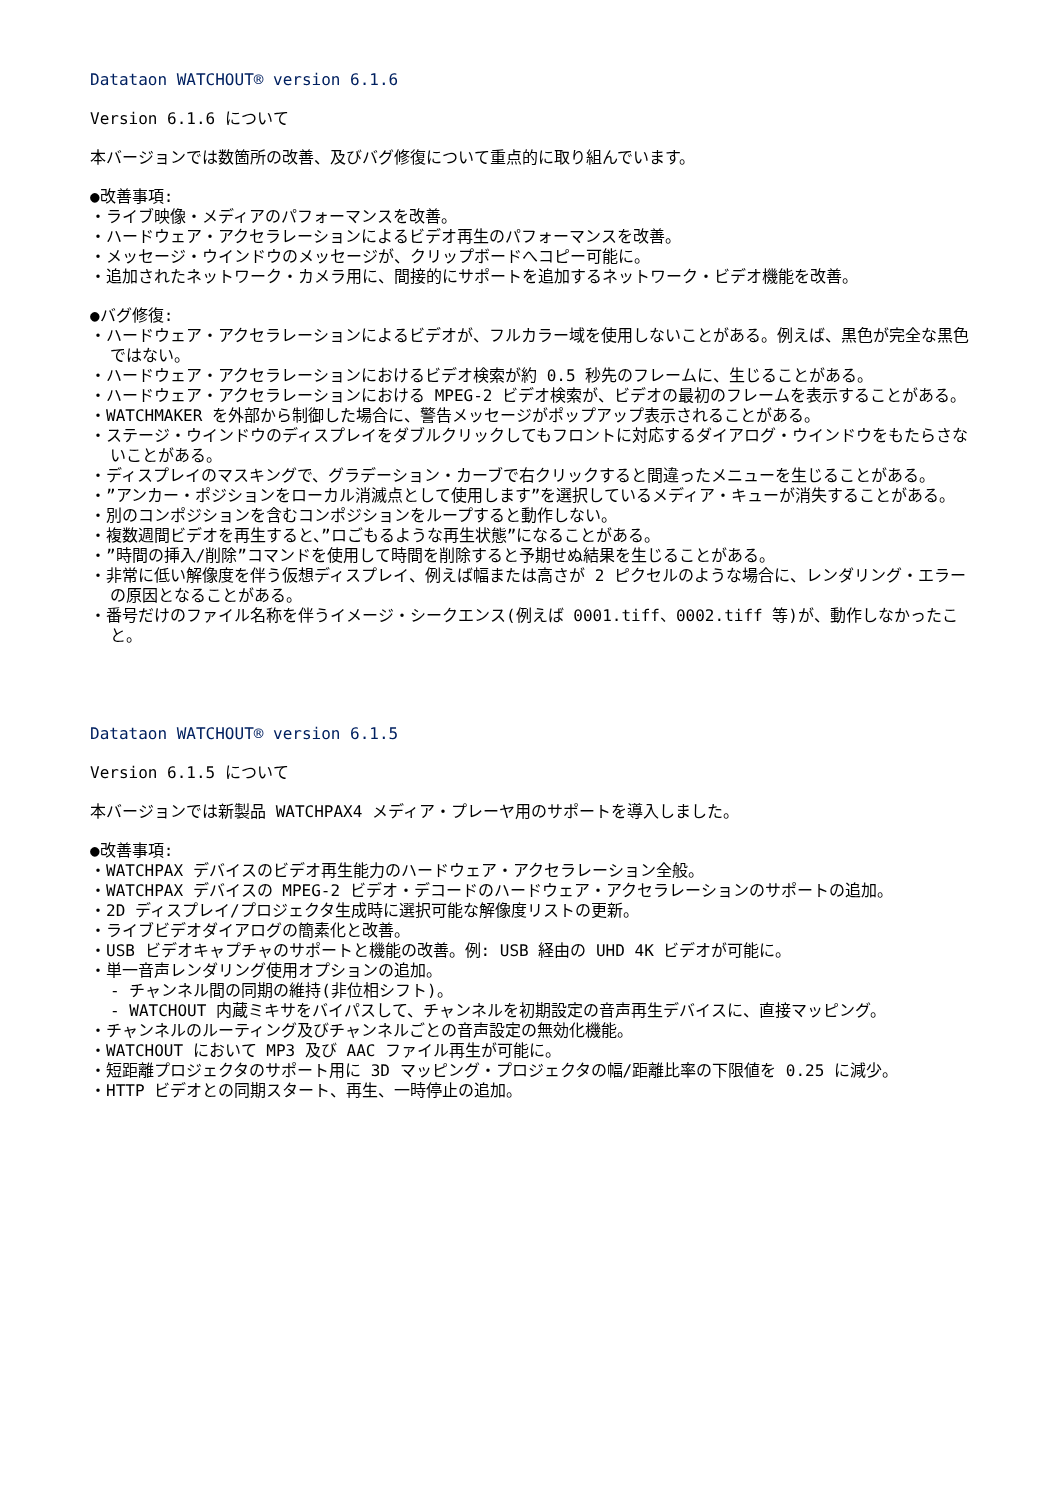Datataon WATCHOUT® version 6.1.6
Version 6.1.6 について
本バージョンでは数箇所の改善、及びバグ修復について重点的に取り組んでいます。
●改善事項:
・ライブ映像・メディアのパフォーマンスを改善。
・ハードウェア・アクセラレーションによるビデオ再生のパフォーマンスを改善。
・メッセージ・ウインドウのメッセージが、クリップボードへコピー可能に。
・追加されたネットワーク・カメラ用に、間接的にサポートを追加するネットワーク・ビデオ機能を改善。
●バグ修復:
・ハードウェア・アクセラレーションによるビデオが、フルカラー域を使用しないことがある。例えば、黒色が完全な黒色ではない。
・ハードウェア・アクセラレーションにおけるビデオ検索が約 0.5 秒先のフレームに、生じることがある。
・ハードウェア・アクセラレーションにおける MPEG-2 ビデオ検索が、ビデオの最初のフレームを表示することがある。
・WATCHMAKER を外部から制御した場合に、警告メッセージがポップアップ表示されることがある。
・ステージ・ウインドウのディスプレイをダブルクリックしてもフロントに対応するダイアログ・ウインドウをもたらさないことがある。
・ディスプレイのマスキングで、グラデーション・カーブで右クリックすると間違ったメニューを生じることがある。
・”アンカー・ポジションをローカル消滅点として使用します”を選択しているメディア・キューが消失することがある。
・別のコンポジションを含むコンポジションをループすると動作しない。
・複数週間ビデオを再生すると、”ロごもるような再生状態”になることがある。
・”時間の挿入/削除”コマンドを使用して時間を削除すると予期せぬ結果を生じることがある。
・非常に低い解像度を伴う仮想ディスプレイ、例えば幅または高さが 2 ピクセルのような場合に、レンダリング・エラーの原因となることがある。
・番号だけのファイル名称を伴うイメージ・シークエンス(例えば 0001.tiff、0002.tiff 等)が、動作しなかったこと。
Datataon WATCHOUT® version 6.1.5
Version 6.1.5 について
本バージョンでは新製品 WATCHPAX4 メディア・プレーヤ用のサポートを導入しました。
●改善事項:
・WATCHPAX デバイスのビデオ再生能力のハードウェア・アクセラレーション全般。
・WATCHPAX デバイスの MPEG-2 ビデオ・デコードのハードウェア・アクセラレーションのサポートの追加。
・2D ディスプレイ/プロジェクタ生成時に選択可能な解像度リストの更新。
・ライブビデオダイアログの簡素化と改善。
・USB ビデオキャプチャのサポートと機能の改善。例: USB 経由の UHD 4K ビデオが可能に。
・単一音声レンダリング使用オプションの追加。
- チャンネル間の同期の維持(非位相シフト)。
- WATCHOUT 内蔵ミキサをバイパスして、チャンネルを初期設定の音声再生デバイスに、直接マッピング。
・チャンネルのルーティング及びチャンネルごとの音声設定の無効化機能。
・WATCHOUT において MP3 及び AAC ファイル再生が可能に。
・短距離プロジェクタのサポート用に 3D マッピング・プロジェクタの幅/距離比率の下限値を 0.25 に減少。
・HTTP ビデオとの同期スタート、再生、一時停止の追加。